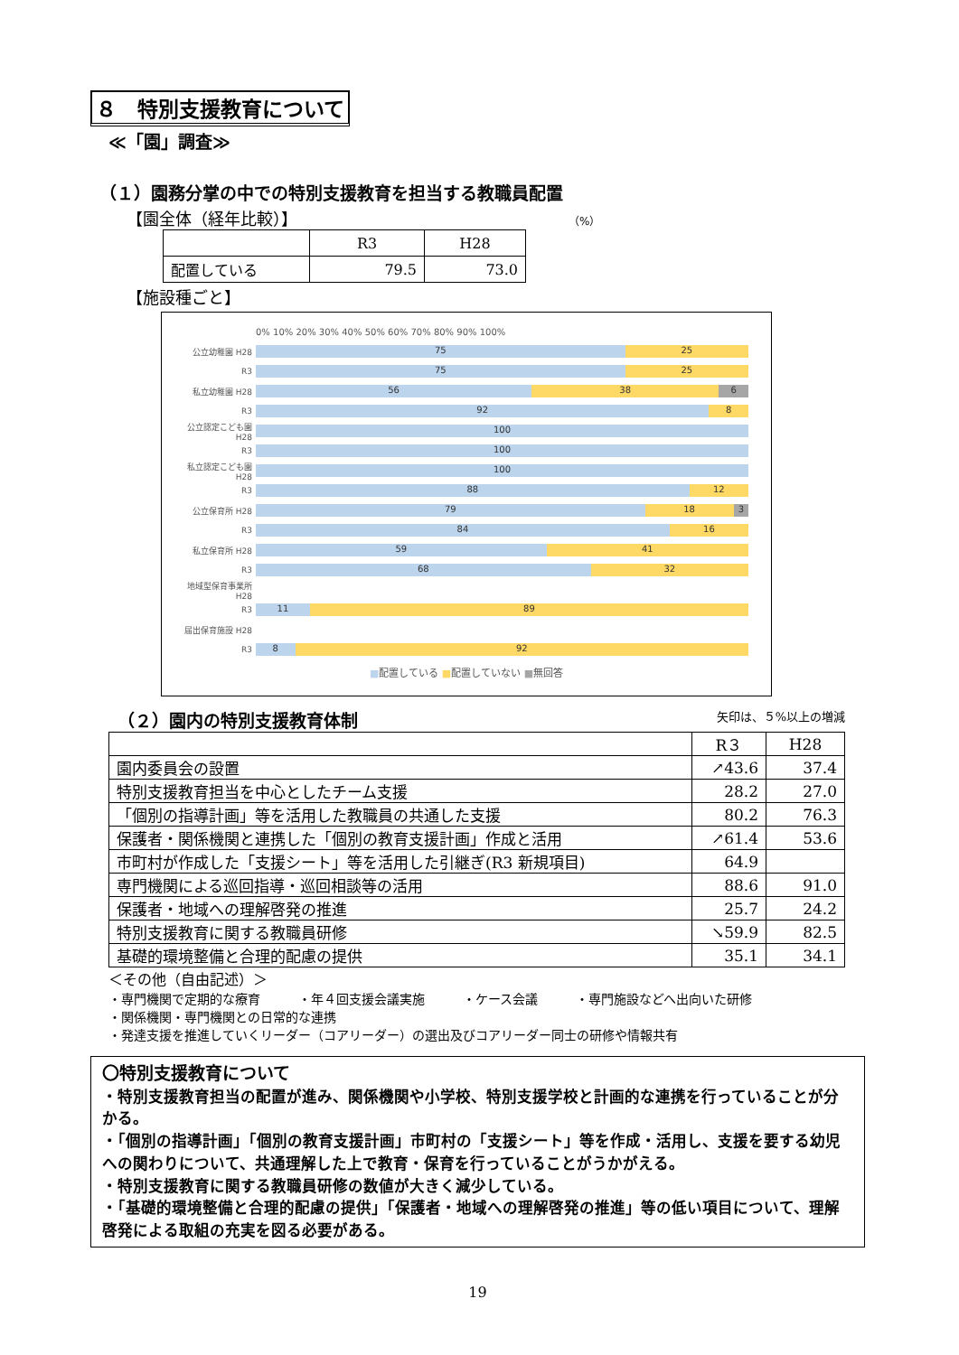８　特別支援教育について
≪「園」調査≫
（１）園務分掌の中での特別支援教育を担当する教職員配置
【園全体（経年比較）】 （%）
| | R3 | H28 |
| --- | --- | --- |
| 配置している | 79.5 | 73.0 |
【施設種ごと】
0% 10% 20% 30% 40% 50% 60% 70% 80% 90% 100%
公立幼稚園 H28
75 25
R3
75 25
私立幼稚園 H28
56 38 6
R3
92 8
公立認定こども園 H28
100
R3
100
私立認定こども園 H28
100
R3
88 12
公立保育所 H28
79 18 3
R3
84 16
私立保育所 H28
59 41
R3
68 32
地域型保育事業所 H28
R3
11 89
届出保育施設 H28
R3
8 92
■配置している ■配置していない ■無回答
（２）園内の特別支援教育体制 矢印は、５%以上の増減
| | R３ | H28 |
| --- | --- | --- |
| 園内委員会の設置 | ↗43.6 | 37.4 |
| 特別支援教育担当を中心としたチーム支援 | 28.2 | 27.0 |
| 「個別の指導計画」等を活用した教職員の共通した支援 | 80.2 | 76.3 |
| 保護者・関係機関と連携した「個別の教育支援計画」作成と活用 | ↗61.4 | 53.6 |
| 市町村が作成した「支援シート」等を活用した引継ぎ(R3 新規項目) | 64.9 | |
| 専門機関による巡回指導・巡回相談等の活用 | 88.6 | 91.0 |
| 保護者・地域への理解啓発の推進 | 25.7 | 24.2 |
| 特別支援教育に関する教職員研修 | ↘59.9 | 82.5 |
| 基礎的環境整備と合理的配慮の提供 | 35.1 | 34.1 |
＜その他（自由記述）＞
・専門機関で定期的な療育　　　・年４回支援会議実施　　　・ケース会議　　　・専門施設などへ出向いた研修
・関係機関・専門機関との日常的な連携
・発達支援を推進していくリーダー（コアリーダー）の選出及びコアリーダー同士の研修や情報共有
〇特別支援教育について
・特別支援教育担当の配置が進み、関係機関や小学校、特別支援学校と計画的な連携を行っていることが分かる。
・「個別の指導計画」「個別の教育支援計画」市町村の「支援シート」等を作成・活用し、支援を要する幼児への関わりについて、共通理解した上で教育・保育を行っていることがうかがえる。
・特別支援教育に関する教職員研修の数値が大きく減少している。
・「基礎的環境整備と合理的配慮の提供」「保護者・地域への理解啓発の推進」等の低い項目について、理解啓発による取組の充実を図る必要がある。
19